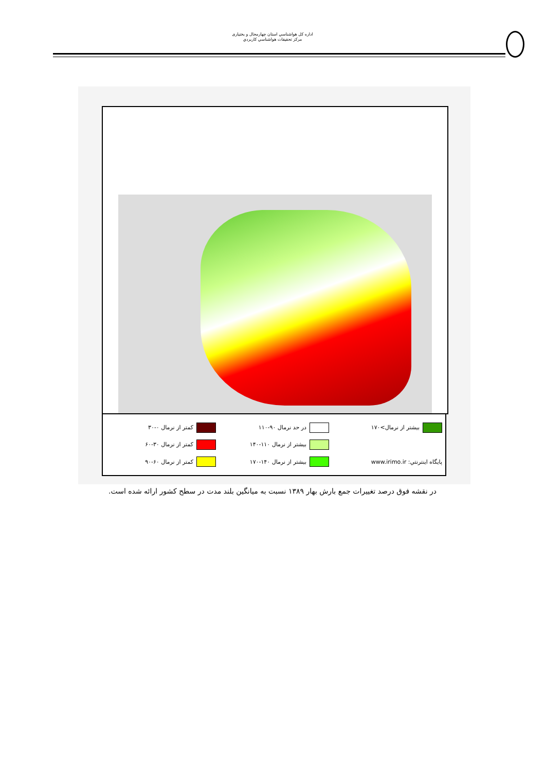اداره كل هواشناسي استان چهارمحال و بختياری
مركز تحقيقات هواشناسي كاربردي
بيشتر از نرمال>۱۷۰ در حد نرمال ۹۰-۱۱۰ كمتر از نرمال ۰-۳۰ بيشتر از نرمال ۱۱۰-۱۴۰ كمتر از نرمال ۳۰-۶۰ پايگاه اينترنتي: www.irimo.ir بيشتر از نرمال ۱۴۰-۱۷۰ كمتر از نرمال ۶۰-۹۰
در نقشه فوق درصد تغييرات جمع بارش بهار ۱۳۸۹ نسبت به ميانگين بلند مدت در سطح كشور ارائه شده است.